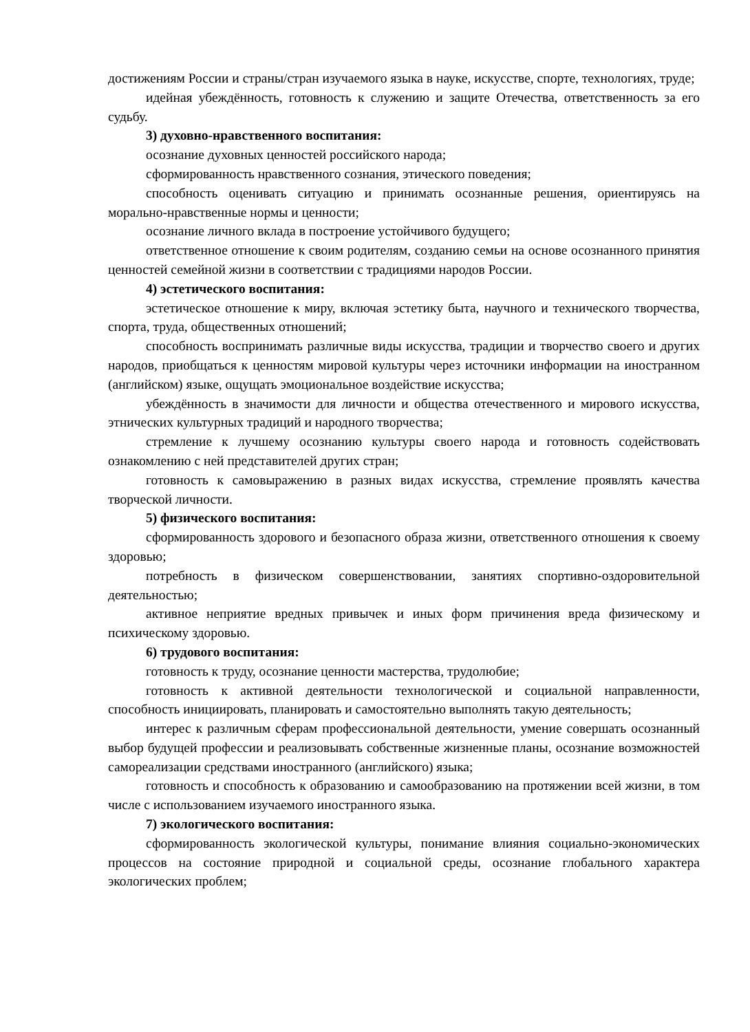достижениям России и страны/стран изучаемого языка в науке, искусстве, спорте, технологиях, труде;
идейная убеждённость, готовность к служению и защите Отечества, ответственность за его судьбу.
3) духовно-нравственного воспитания:
осознание духовных ценностей российского народа;
сформированность нравственного сознания, этического поведения;
способность оценивать ситуацию и принимать осознанные решения, ориентируясь на морально-нравственные нормы и ценности;
осознание личного вклада в построение устойчивого будущего;
ответственное отношение к своим родителям, созданию семьи на основе осознанного принятия ценностей семейной жизни в соответствии с традициями народов России.
4) эстетического воспитания:
эстетическое отношение к миру, включая эстетику быта, научного и технического творчества, спорта, труда, общественных отношений;
способность воспринимать различные виды искусства, традиции и творчество своего и других народов, приобщаться к ценностям мировой культуры через источники информации на иностранном (английском) языке, ощущать эмоциональное воздействие искусства;
убеждённость в значимости для личности и общества отечественного и мирового искусства, этнических культурных традиций и народного творчества;
стремление к лучшему осознанию культуры своего народа и готовность содействовать ознакомлению с ней представителей других стран;
готовность к самовыражению в разных видах искусства, стремление проявлять качества творческой личности.
5) физического воспитания:
сформированность здорового и безопасного образа жизни, ответственного отношения к своему здоровью;
потребность в физическом совершенствовании, занятиях спортивно-оздоровительной деятельностью;
активное неприятие вредных привычек и иных форм причинения вреда физическому и психическому здоровью.
6) трудового воспитания:
готовность к труду, осознание ценности мастерства, трудолюбие;
готовность к активной деятельности технологической и социальной направленности, способность инициировать, планировать и самостоятельно выполнять такую деятельность;
интерес к различным сферам профессиональной деятельности, умение совершать осознанный выбор будущей профессии и реализовывать собственные жизненные планы, осознание возможностей самореализации средствами иностранного (английского) языка;
готовность и способность к образованию и самообразованию на протяжении всей жизни, в том числе с использованием изучаемого иностранного языка.
7) экологического воспитания:
сформированность экологической культуры, понимание влияния социально-экономических процессов на состояние природной и социальной среды, осознание глобального характера экологических проблем;